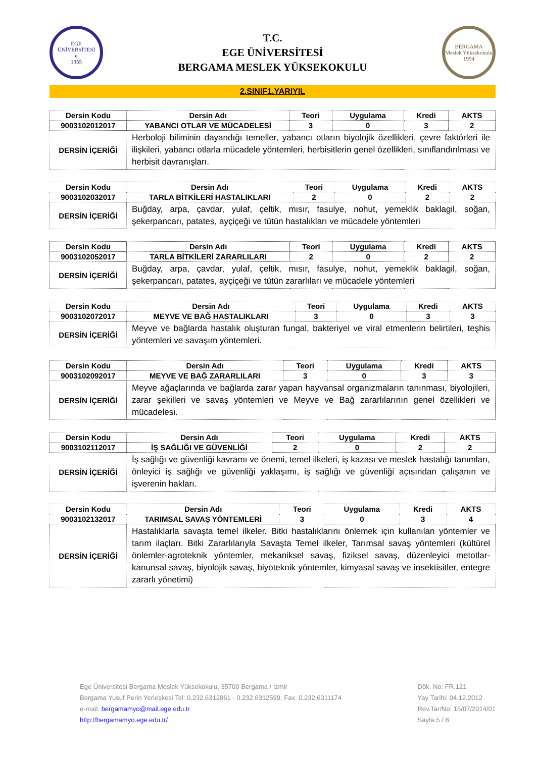EGE ÜNİVERSİTESİ
e
1955
T.C.
EGE ÜNİVERSİTESİ
BERGAMA MESLEK YÜKSEKOKULU
BERGAMA
Meslek Yüksekokulu
1994
2.SINIF1.YARIYIL
| Dersin Kodu | Dersin Adı | Teori | Uygulama | Kredi | AKTS |
| --- | --- | --- | --- | --- | --- |
| 9003102012017 | YABANCI OTLAR VE MÜCADELESİ | 3 | 0 | 3 | 2 |
| DERSİN İÇERİĞİ | Herboloji biliminin dayandığı temeller, yabancı otların biyolojik özellikleri, çevre faktörleri ile ilişkileri, yabancı otlarla mücadele yöntemleri, herbisitlerin genel özellikleri, sınıflandırılması ve herbisit davranışları. | | | | |
| Dersin Kodu | Dersin Adı | Teori | Uygulama | Kredi | AKTS |
| --- | --- | --- | --- | --- | --- |
| 9003102032017 | TARLA BİTKİLERİ HASTALIKLARI | 2 | 0 | 2 | 2 |
| DERSİN İÇERİĞİ | Buğday, arpa, çavdar, yulaf, çeltik, mısır, fasulye, nohut, yemeklik baklagil, soğan, şekerpancarı, patates, ayçiçeği ve tütün hastalıkları ve mücadele yöntemleri | | | | |
| Dersin Kodu | Dersin Adı | Teori | Uygulama | Kredi | AKTS |
| --- | --- | --- | --- | --- | --- |
| 9003102052017 | TARLA BİTKİLERİ ZARARLILARI | 2 | 0 | 2 | 2 |
| DERSİN İÇERİĞİ | Buğday, arpa, çavdar, yulaf, çeltik, mısır, fasulye, nohut, yemeklik baklagil, soğan, şekerpancarı, patates, ayçiçeği ve tütün zararlıları ve mücadele yöntemleri | | | | |
| Dersin Kodu | Dersin Adı | Teori | Uygulama | Kredi | AKTS |
| --- | --- | --- | --- | --- | --- |
| 9003102072017 | MEYVE VE BAĞ HASTALIKLARI | 3 | 0 | 3 | 3 |
| DERSİN İÇERİĞİ | Meyve ve bağlarda hastalık oluşturan fungal, bakteriyel ve viral etmenlerin belirtileri, teşhis yöntemleri ve savaşım yöntemleri. | | | | |
| Dersin Kodu | Dersin Adı | Teori | Uygulama | Kredi | AKTS |
| --- | --- | --- | --- | --- | --- |
| 9003102092017 | MEYVE VE BAĞ ZARARLILARI | 3 | 0 | 3 | 3 |
| DERSİN İÇERİĞİ | Meyve ağaçlarında ve bağlarda zarar yapan hayvansal organizmaların tanınması, biyolojileri, zarar şekilleri ve savaş yöntemleri ve Meyve ve Bağ zararlılarının genel özellikleri ve mücadelesi. | | | | |
| Dersin Kodu | Dersin Adı | Teori | Uygulama | Kredi | AKTS |
| --- | --- | --- | --- | --- | --- |
| 9003102112017 | İŞ SAĞLIĞI VE GÜVENLİĞİ | 2 | 0 | 2 | 2 |
| DERSİN İÇERİĞİ | İş sağlığı ve güvenliği kavramı ve önemi, temel ilkeleri, iş kazası ve meslek hastalığı tanımları, önleyici iş sağlığı ve güvenliği yaklaşımı, iş sağlığı ve güvenliği açısından çalışanın ve işverenin hakları. | | | | |
| Dersin Kodu | Dersin Adı | Teori | Uygulama | Kredi | AKTS |
| --- | --- | --- | --- | --- | --- |
| 9003102132017 | TARIMSAL SAVAŞ YÖNTEMLERİ | 3 | 0 | 3 | 4 |
| DERSİN İÇERİĞİ | Hastalıklarla savaşta temel ilkeler. Bitki hastalıklarını önlemek için kullanılan yöntemler ve tarım ilaçları. Bitki Zararlılarıyla Savaşta Temel ilkeler, Tarımsal savaş yöntemleri (kültürel önlemler-agroteknik yöntemler, mekaniksel savaş, fiziksel savaş, düzenleyici metotlar-kanunsal savaş, biyolojik savaş, biyoteknik yöntemler, kimyasal savaş ve insektisitler, entegre zararlı yönetimi) | | | | |
Ege Üniversitesi Bergama Meslek Yüksekokulu, 35700 Bergama / İzmir
Bergama Yusuf Perin Yerleşkesi Tel: 0.232.6312861 - 0.232.6312599, Fax: 0.232.6311174
e-mail: bergamamyo@mail.ege.edu.tr
http://bergamamyo.ege.edu.tr/
Dök. No: FR.121
Yay Tarihi: 04.12.2012
Rev.Tar/No: 15/07/2014/01
Sayfa 5 / 8